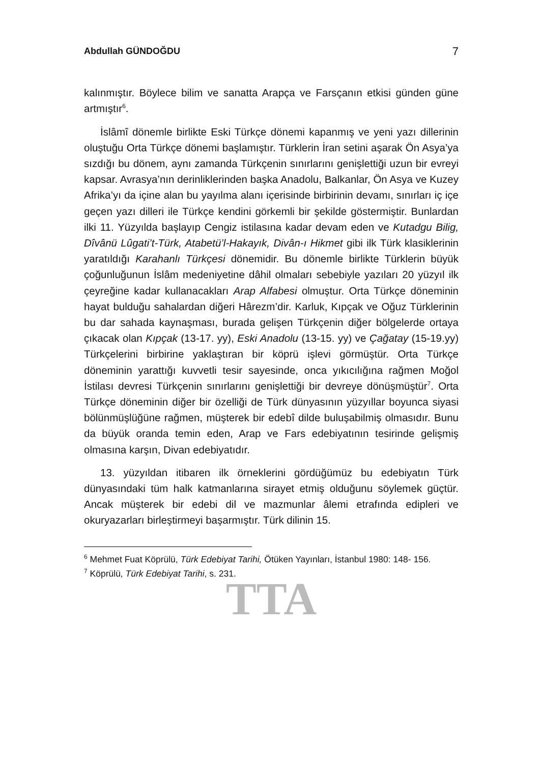Abdullah GÜNDOĞDU 7
kalınmıştır. Böylece bilim ve sanatta Arapça ve Farsçanın etkisi günden güne artmıştır<sup>6</sup>.
İslâmî dönemle birlikte Eski Türkçe dönemi kapanmış ve yeni yazı dillerinin oluştuğu Orta Türkçe dönemi başlamıştır. Türklerin İran setini aşarak Ön Asya’ya sızdığı bu dönem, aynı zamanda Türkçenin sınırlarını genişlettiği uzun bir evreyi kapsar. Avrasya’nın derinliklerinden başka Anadolu, Balkanlar, Ön Asya ve Kuzey Afrika’yı da içine alan bu yayılma alanı içerisinde birbirinin devamı, sınırları iç içe geçen yazı dilleri ile Türkçe kendini görkemli bir şekilde göstermiştir. Bunlardan ilki 11. Yüzyılda başlayıp Cengiz istilasına kadar devam eden ve Kutadgu Bilig, Dîvânü Lûgati’t-Türk, Atabetü’l-Hakayık, Divân-ı Hikmet gibi ilk Türk klasiklerinin yaratıldığı Karahanlı Türkçesi dönemidir. Bu dönemle birlikte Türklerin büyük çoğunluğunun İslâm medeniyetine dâhil olmaları sebebiyle yazıları 20 yüzyıl ilk çeyreğine kadar kullanacakları Arap Alfabesi olmuştur. Orta Türkçe döneminin hayat bulduğu sahalardan diğeri Hârezm’dir. Karluk, Kıpçak ve Oğuz Türklerinin bu dar sahada kaynaşması, burada gelişen Türkçenin diğer bölgelerde ortaya çıkacak olan Kıpçak (13-17. yy), Eski Anadolu (13-15. yy) ve Çağatay (15-19.yy) Türkçelerini birbirine yaklaştıran bir köprü işlevi görmüştür. Orta Türkçe döneminin yarattığı kuvvetli tesir sayesinde, onca yıkıcılığına rağmen Moğol İstilası devresi Türkçenin sınırlarını genişlettiği bir devreye dönüşmüştür<sup>7</sup>. Orta Türkçe döneminin diğer bir özelliği de Türk dünyasının yüzyıllar boyunca siyasi bölünmüşlüğüne rağmen, müşterek bir edebî dilde buluşabilmiş olmasıdır. Bunu da büyük oranda temin eden, Arap ve Fars edebiyatının tesirinde gelişmiş olmasına karşın, Divan edebiyatıdır.
13. yüzyıldan itibaren ilk örneklerini gördüğümüz bu edebiyatın Türk dünyasındaki tüm halk katmanlarına sirayet etmiş olduğunu söylemek güçtür. Ancak müşterek bir edebi dil ve mazmunlar âlemi etrafında edipleri ve okuryazarları birleştirmeyi başarmıştır. Türk dilinin 15.
<sup>6</sup> Mehmet Fuat Köprülü, Türk Edebiyat Tarihi, Ötüken Yayınları, İstanbul 1980: 148- 156.
<sup>7</sup> Köprülü, Türk Edebiyat Tarihi, s. 231.
TTA